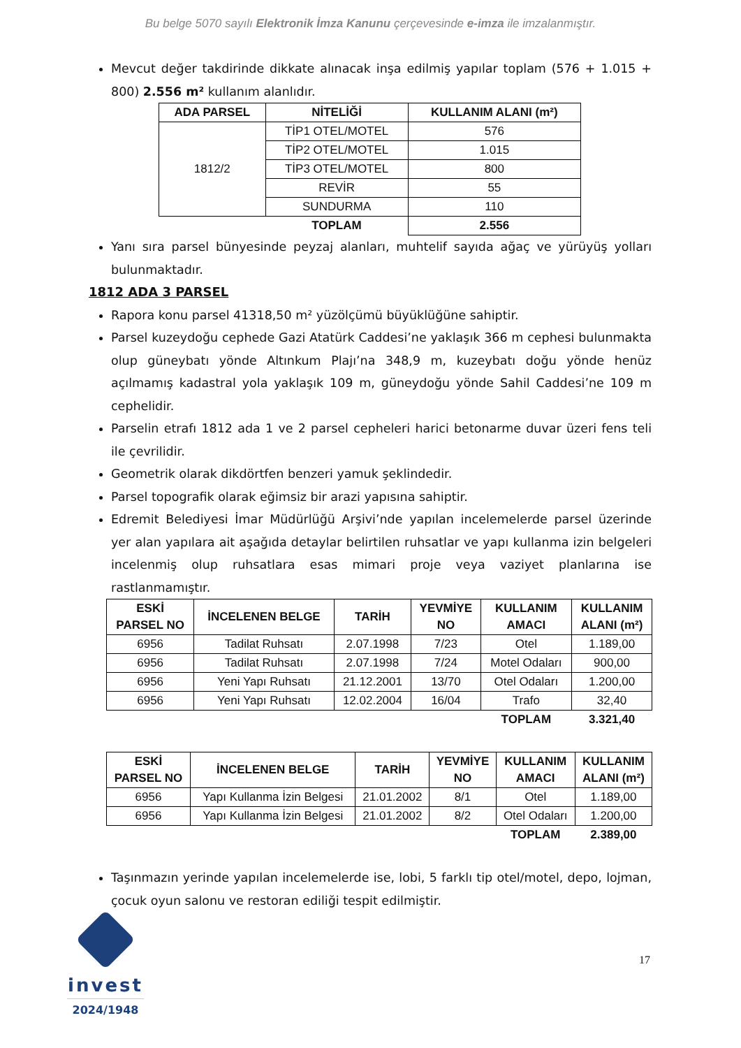Bu belge 5070 sayılı Elektronik İmza Kanunu çerçevesinde e-imza ile imzalanmıştır.
Mevcut değer takdirinde dikkate alınacak inşa edilmiş yapılar toplam (576 + 1.015 + 800) 2.556 m² kullanım alanlıdır.
| ADA PARSEL | NİTELİĞİ | KULLANIM ALANI (m²) |
| --- | --- | --- |
| 1812/2 | TİP1 OTEL/MOTEL | 576 |
| | TİP2 OTEL/MOTEL | 1.015 |
| | TİP3 OTEL/MOTEL | 800 |
| | REVİR | 55 |
| | SUNDURMA | 110 |
| | TOPLAM | 2.556 |
Yanı sıra parsel bünyesinde peyzaj alanları, muhtelif sayıda ağaç ve yürüyüş yolları bulunmaktadır.
1812 ADA 3 PARSEL
Rapora konu parsel 41318,50 m² yüzölçümü büyüklüğüne sahiptir.
Parsel kuzeydoğu cephede Gazi Atatürk Caddesi’ne yaklaşık 366 m cephesi bulunmakta olup güneybatı yönde Altınkum Plajı’na 348,9 m, kuzeybatı doğu yönde henüz açılmamış kadastral yola yaklaşık 109 m, güneydoğu yönde Sahil Caddesi’ne 109 m cephelidir.
Parselin etrafı 1812 ada 1 ve 2 parsel cepheleri harici betonarme duvar üzeri fens teli ile çevrilidir.
Geometrik olarak dikdörtfen benzeri yamuk şeklindedir.
Parsel topografik olarak eğimsiz bir arazi yapısına sahiptir.
Edremit Belediyesi İmar Müdürlüğü Arşivi’nde yapılan incelemelerde parsel üzerinde yer alan yapılara ait aşağıda detaylar belirtilen ruhsatlar ve yapı kullanma izin belgeleri incelenmiş olup ruhsatlara esas mimari proje veya vaziyet planlarına ise rastlanmamıştır.
| ESKİ PARSEL NO | İNCELENEN BELGE | TARİH | YEVMİYE NO | KULLANIM AMACI | KULLANIM ALANI (m²) |
| --- | --- | --- | --- | --- | --- |
| 6956 | Tadilat Ruhsatı | 2.07.1998 | 7/23 | Otel | 1.189,00 |
| 6956 | Tadilat Ruhsatı | 2.07.1998 | 7/24 | Motel Odaları | 900,00 |
| 6956 | Yeni Yapı Ruhsatı | 21.12.2001 | 13/70 | Otel Odaları | 1.200,00 |
| 6956 | Yeni Yapı Ruhsatı | 12.02.2004 | 16/04 | Trafo | 32,40 |
| | | | | TOPLAM | 3.321,40 |
| ESKİ PARSEL NO | İNCELENEN BELGE | TARİH | YEVMİYE NO | KULLANIM AMACI | KULLANIM ALANI (m²) |
| --- | --- | --- | --- | --- | --- |
| 6956 | Yapı Kullanma İzin Belgesi | 21.01.2002 | 8/1 | Otel | 1.189,00 |
| 6956 | Yapı Kullanma İzin Belgesi | 21.01.2002 | 8/2 | Otel Odaları | 1.200,00 |
| | | | | TOPLAM | 2.389,00 |
Taşınmazın yerinde yapılan incelemelerde ise, lobi, 5 farklı tip otel/motel, depo, lojman, çocuk oyun salonu ve restoran ediliği tespit edilmiştir.
invest
2024/1948
17